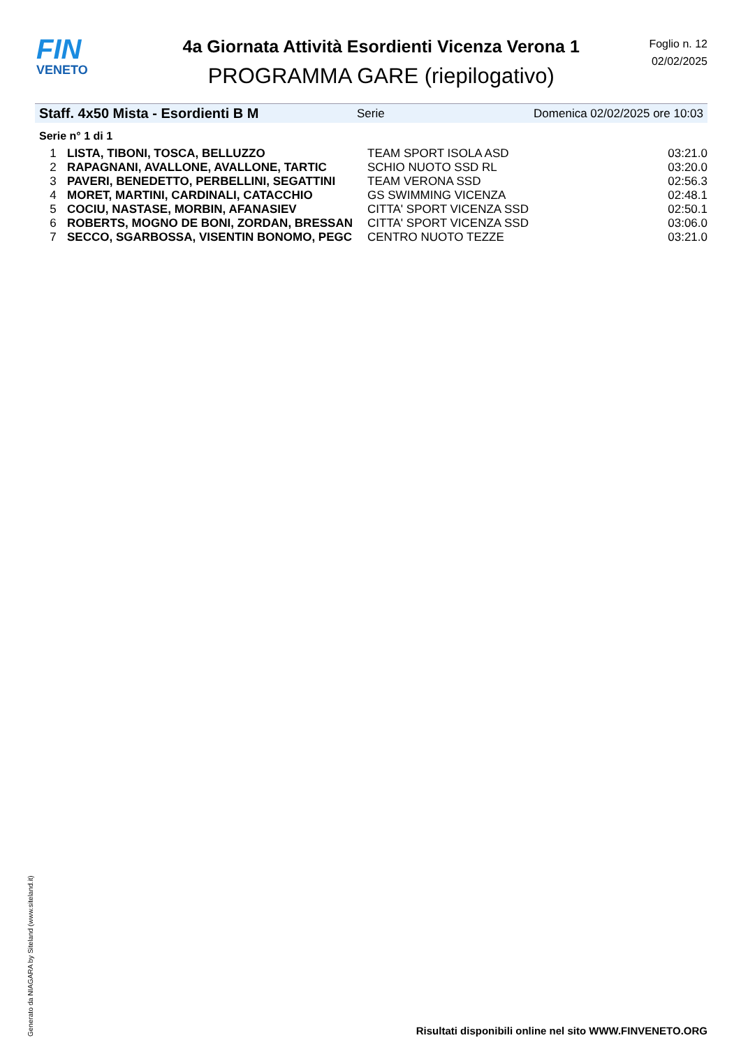FIN
VENETO
4a Giornata Attività Esordienti Vicenza Verona 1
PROGRAMMA GARE (riepilogativo)
Foglio n. 12
02/02/2025
Staff. 4x50 Mista - Esordienti B M Serie Domenica 02/02/2025 ore 10:03
Serie n° 1 di 1
| 1 | LISTA, TIBONI, TOSCA, BELLUZZO | TEAM SPORT ISOLA ASD | 03:21.0 |
| 2 | RAPAGNANI, AVALLONE, AVALLONE, TARTIC | SCHIO NUOTO SSD RL | 03:20.0 |
| 3 | PAVERI, BENEDETTO, PERBELLINI, SEGATTINI | TEAM VERONA SSD | 02:56.3 |
| 4 | MORET, MARTINI, CARDINALI, CATACCHIO | GS SWIMMING VICENZA | 02:48.1 |
| 5 | COCIU, NASTASE, MORBIN, AFANASIEV | CITTA' SPORT VICENZA SSD | 02:50.1 |
| 6 | ROBERTS, MOGNO DE BONI, ZORDAN, BRESSAN | CITTA' SPORT VICENZA SSD | 03:06.0 |
| 7 | SECCO, SGARBOSSA, VISENTIN BONOMO, PEGC | CENTRO NUOTO TEZZE | 03:21.0 |
Generato da NIAGARA by Siteland (www.siteland.it)
Risultati disponibili online nel sito WWW.FINVENETO.ORG